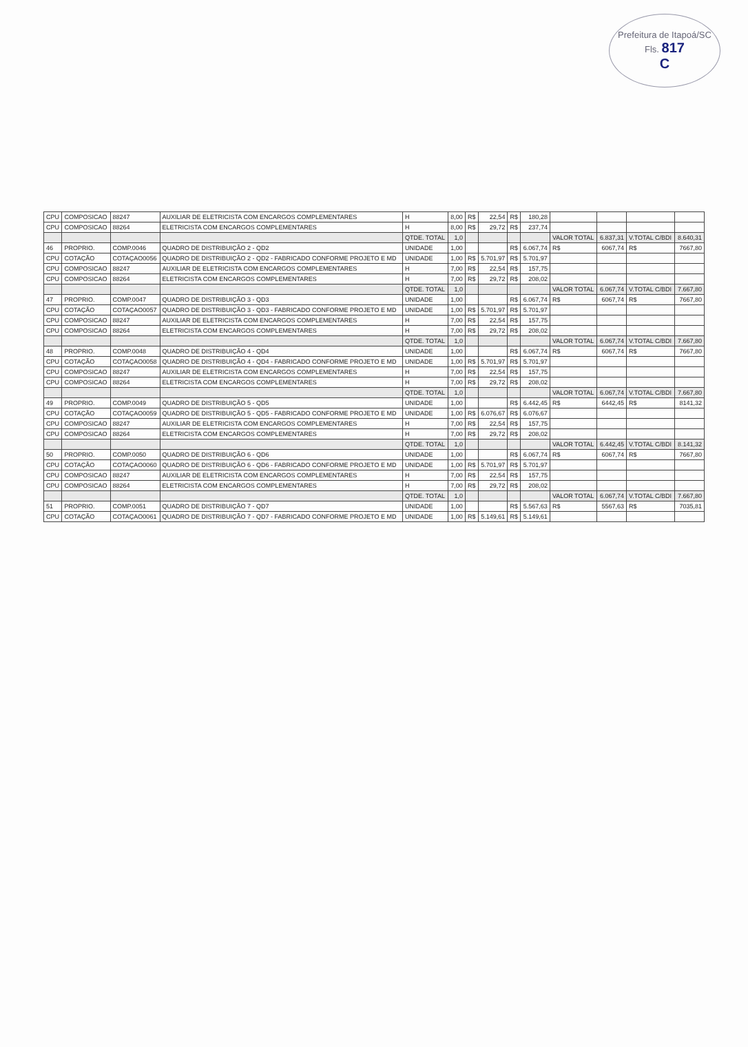Prefeitura de Itapoá/SC
Fls. 817
C
| CPU | COMPOSICAO | 88247 | AUXILIAR DE ELETRICISTA COM ENCARGOS COMPLEMENTARES | H | 8,00 | R$ | 22,54 | R$ | 180,28 | | | | |
| CPU | COMPOSICAO | 88264 | ELETRICISTA COM ENCARGOS COMPLEMENTARES | H | 8,00 | R$ | 29,72 | R$ | 237,74 | | | | |
| | | | | QTDE. TOTAL | 1,0 | | | | | VALOR TOTAL | 6.837,31 | V.TOTAL C/BDI | 8.640,31 |
| 46 | PROPRIO. | COMP.0046 | QUADRO DE DISTRIBUIÇÃO 2 - QD2 | UNIDADE | 1,00 | | | R$ | 6.067,74 | R$ | 6067,74 | R$ | 7667,80 |
| CPU | COTAÇÃO | COTAÇAO0056 | QUADRO DE DISTRIBUIÇÃO 2 - QD2 - FABRICADO CONFORME PROJETO E MD | UNIDADE | 1,00 | R$ | 5.701,97 | R$ | 5.701,97 | | | | |
| CPU | COMPOSICAO | 88247 | AUXILIAR DE ELETRICISTA COM ENCARGOS COMPLEMENTARES | H | 7,00 | R$ | 22,54 | R$ | 157,75 | | | | |
| CPU | COMPOSICAO | 88264 | ELETRICISTA COM ENCARGOS COMPLEMENTARES | H | 7,00 | R$ | 29,72 | R$ | 208,02 | | | | |
| | | | | QTDE. TOTAL | 1,0 | | | | | VALOR TOTAL | 6.067,74 | V.TOTAL C/BDI | 7.667,80 |
| 47 | PROPRIO. | COMP.0047 | QUADRO DE DISTRIBUIÇÃO 3 - QD3 | UNIDADE | 1,00 | | | R$ | 6.067,74 | R$ | 6067,74 | R$ | 7667,80 |
| CPU | COTAÇÃO | COTAÇAO0057 | QUADRO DE DISTRIBUIÇÃO 3 - QD3 - FABRICADO CONFORME PROJETO E MD | UNIDADE | 1,00 | R$ | 5.701,97 | R$ | 5.701,97 | | | | |
| CPU | COMPOSICAO | 88247 | AUXILIAR DE ELETRICISTA COM ENCARGOS COMPLEMENTARES | H | 7,00 | R$ | 22,54 | R$ | 157,75 | | | | |
| CPU | COMPOSICAO | 88264 | ELETRICISTA COM ENCARGOS COMPLEMENTARES | H | 7,00 | R$ | 29,72 | R$ | 208,02 | | | | |
| | | | | QTDE. TOTAL | 1,0 | | | | | VALOR TOTAL | 6.067,74 | V.TOTAL C/BDI | 7.667,80 |
| 48 | PROPRIO. | COMP.0048 | QUADRO DE DISTRIBUIÇÃO 4 - QD4 | UNIDADE | 1,00 | | | R$ | 6.067,74 | R$ | 6067,74 | R$ | 7667,80 |
| CPU | COTAÇÃO | COTAÇAO0058 | QUADRO DE DISTRIBUIÇÃO 4 - QD4 - FABRICADO CONFORME PROJETO E MD | UNIDADE | 1,00 | R$ | 5.701,97 | R$ | 5.701,97 | | | | |
| CPU | COMPOSICAO | 88247 | AUXILIAR DE ELETRICISTA COM ENCARGOS COMPLEMENTARES | H | 7,00 | R$ | 22,54 | R$ | 157,75 | | | | |
| CPU | COMPOSICAO | 88264 | ELETRICISTA COM ENCARGOS COMPLEMENTARES | H | 7,00 | R$ | 29,72 | R$ | 208,02 | | | | |
| | | | | QTDE. TOTAL | 1,0 | | | | | VALOR TOTAL | 6.067,74 | V.TOTAL C/BDI | 7.667,80 |
| 49 | PROPRIO. | COMP.0049 | QUADRO DE DISTRIBUIÇÃO 5 - QD5 | UNIDADE | 1,00 | | | R$ | 6.442,45 | R$ | 6442,45 | R$ | 8141,32 |
| CPU | COTAÇÃO | COTAÇAO0059 | QUADRO DE DISTRIBUIÇÃO 5 - QD5 - FABRICADO CONFORME PROJETO E MD | UNIDADE | 1,00 | R$ | 6.076,67 | R$ | 6.076,67 | | | | |
| CPU | COMPOSICAO | 88247 | AUXILIAR DE ELETRICISTA COM ENCARGOS COMPLEMENTARES | H | 7,00 | R$ | 22,54 | R$ | 157,75 | | | | |
| CPU | COMPOSICAO | 88264 | ELETRICISTA COM ENCARGOS COMPLEMENTARES | H | 7,00 | R$ | 29,72 | R$ | 208,02 | | | | |
| | | | | QTDE. TOTAL | 1,0 | | | | | VALOR TOTAL | 6.442,45 | V.TOTAL C/BDI | 8.141,32 |
| 50 | PROPRIO. | COMP.0050 | QUADRO DE DISTRIBUIÇÃO 6 - QD6 | UNIDADE | 1,00 | | | R$ | 6.067,74 | R$ | 6067,74 | R$ | 7667,80 |
| CPU | COTAÇÃO | COTAÇAO0060 | QUADRO DE DISTRIBUIÇÃO 6 - QD6 - FABRICADO CONFORME PROJETO E MD | UNIDADE | 1,00 | R$ | 5.701,97 | R$ | 5.701,97 | | | | |
| CPU | COMPOSICAO | 88247 | AUXILIAR DE ELETRICISTA COM ENCARGOS COMPLEMENTARES | H | 7,00 | R$ | 22,54 | R$ | 157,75 | | | | |
| CPU | COMPOSICAO | 88264 | ELETRICISTA COM ENCARGOS COMPLEMENTARES | H | 7,00 | R$ | 29,72 | R$ | 208,02 | | | | |
| | | | | QTDE. TOTAL | 1,0 | | | | | VALOR TOTAL | 6.067,74 | V.TOTAL C/BDI | 7.667,80 |
| 51 | PROPRIO. | COMP.0051 | QUADRO DE DISTRIBUIÇÃO 7 - QD7 | UNIDADE | 1,00 | | | R$ | 5.567,63 | R$ | 5567,63 | R$ | 7035,81 |
| CPU | COTAÇÃO | COTAÇAO0061 | QUADRO DE DISTRIBUIÇÃO 7 - QD7 - FABRICADO CONFORME PROJETO E MD | UNIDADE | 1,00 | R$ | 5.149,61 | R$ | 5.149,61 | | | | |